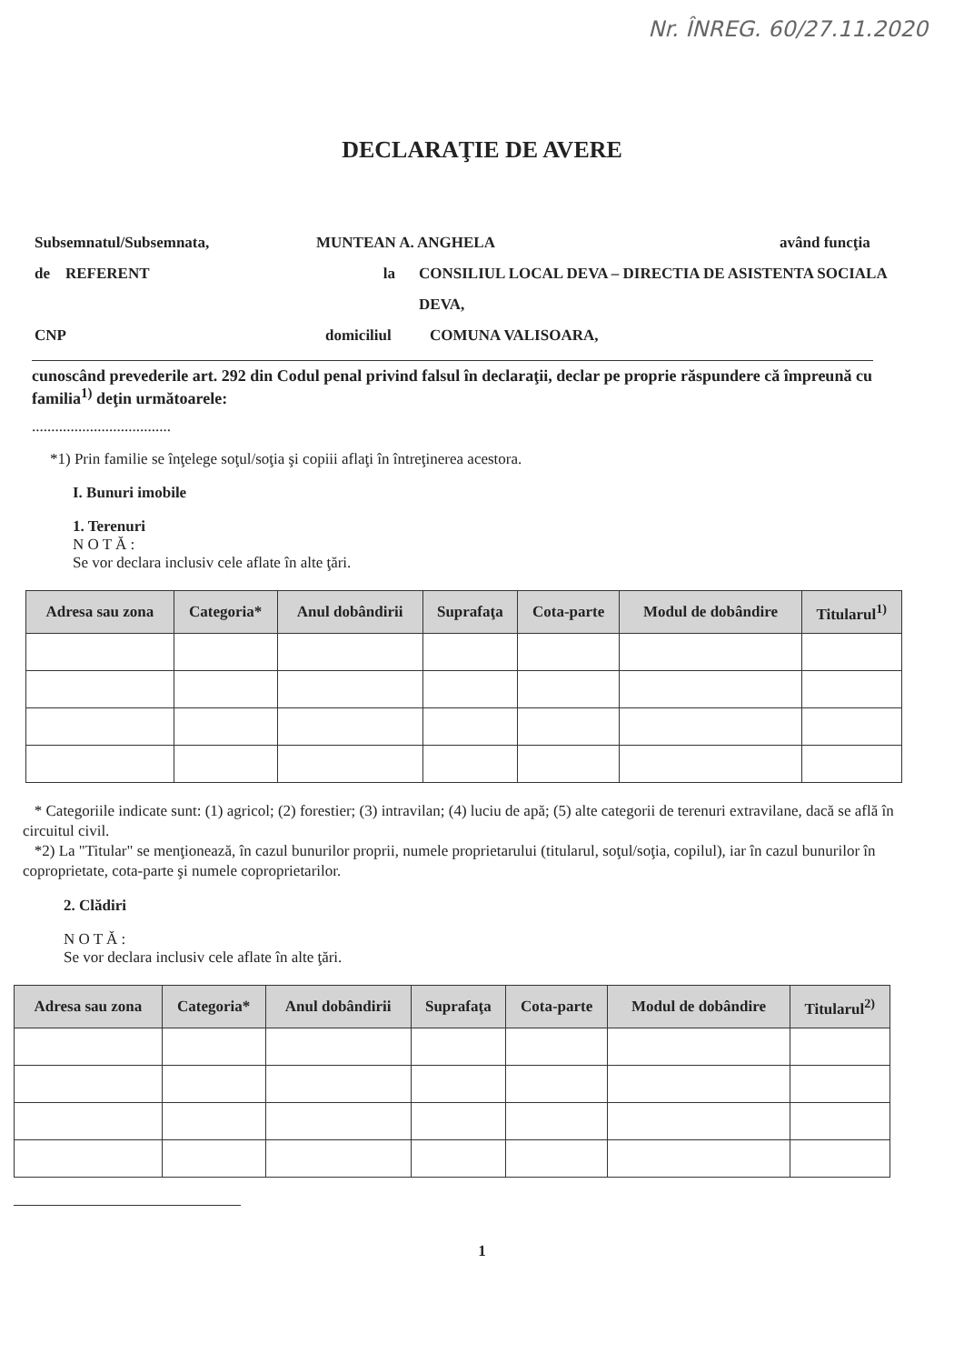Nr. ÎNREG. 60/27.11.2020
DECLARAŢIE DE AVERE
Subsemnatul/Subsemnata, MUNTEAN A. ANGHELA având funcţia
de REFERENT la CONSILIUL LOCAL DEVA – DIRECTIA DE ASISTENTA SOCIALA DEVA,
CNP domiciliul COMUNA VALISOARA,
cunoscând prevederile art. 292 din Codul penal privind falsul în declaraţii, declar pe proprie răspundere că împreună cu familia<sup>1)</sup> deţin următoarele:
....................................
*1) Prin familie se înţelege soţul/soţia şi copiii aflaţi în întreţinerea acestora.
I. Bunuri imobile
1. Terenuri
N O T Ă :
Se vor declara inclusiv cele aflate în alte ţări.
| Adresa sau zona | Categoria* | Anul dobândirii | Suprafaţa | Cota-parte | Modul de dobândire | Titularul<sup>1)</sup> |
| --- | --- | --- | --- | --- | --- | --- |
* Categoriile indicate sunt: (1) agricol; (2) forestier; (3) intravilan; (4) luciu de apă; (5) alte categorii de terenuri extravilane, dacă se află în circuitul civil.
*2) La "Titular" se menţionează, în cazul bunurilor proprii, numele proprietarului (titularul, soţul/soţia, copilul), iar în cazul bunurilor în coproprietate, cota-parte şi numele coproprietarilor.
2. Clădiri
N O T Ă :
Se vor declara inclusiv cele aflate în alte ţări.
| Adresa sau zona | Categoria* | Anul dobândirii | Suprafaţa | Cota-parte | Modul de dobândire | Titularul<sup>2)</sup> |
| --- | --- | --- | --- | --- | --- | --- |
1